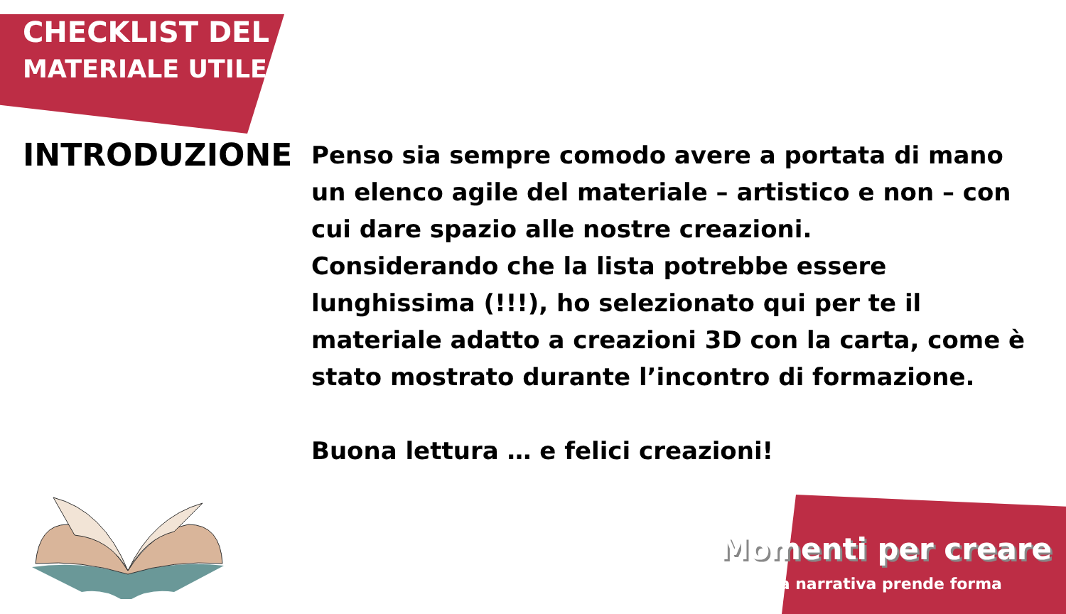CHECKLIST DEL
MATERIALE UTILE
INTRODUZIONE
Penso sia sempre comodo avere a portata di mano un elenco agile del materiale – artistico e non – con cui dare spazio alle nostre creazioni.
Considerando che la lista potrebbe essere lunghissima (!!!), ho selezionato qui per te il materiale adatto a creazioni 3D con la carta, come è stato mostrato durante l’incontro di formazione.
Buona lettura … e felici creazioni!
Momenti per creare
La narrativa prende forma